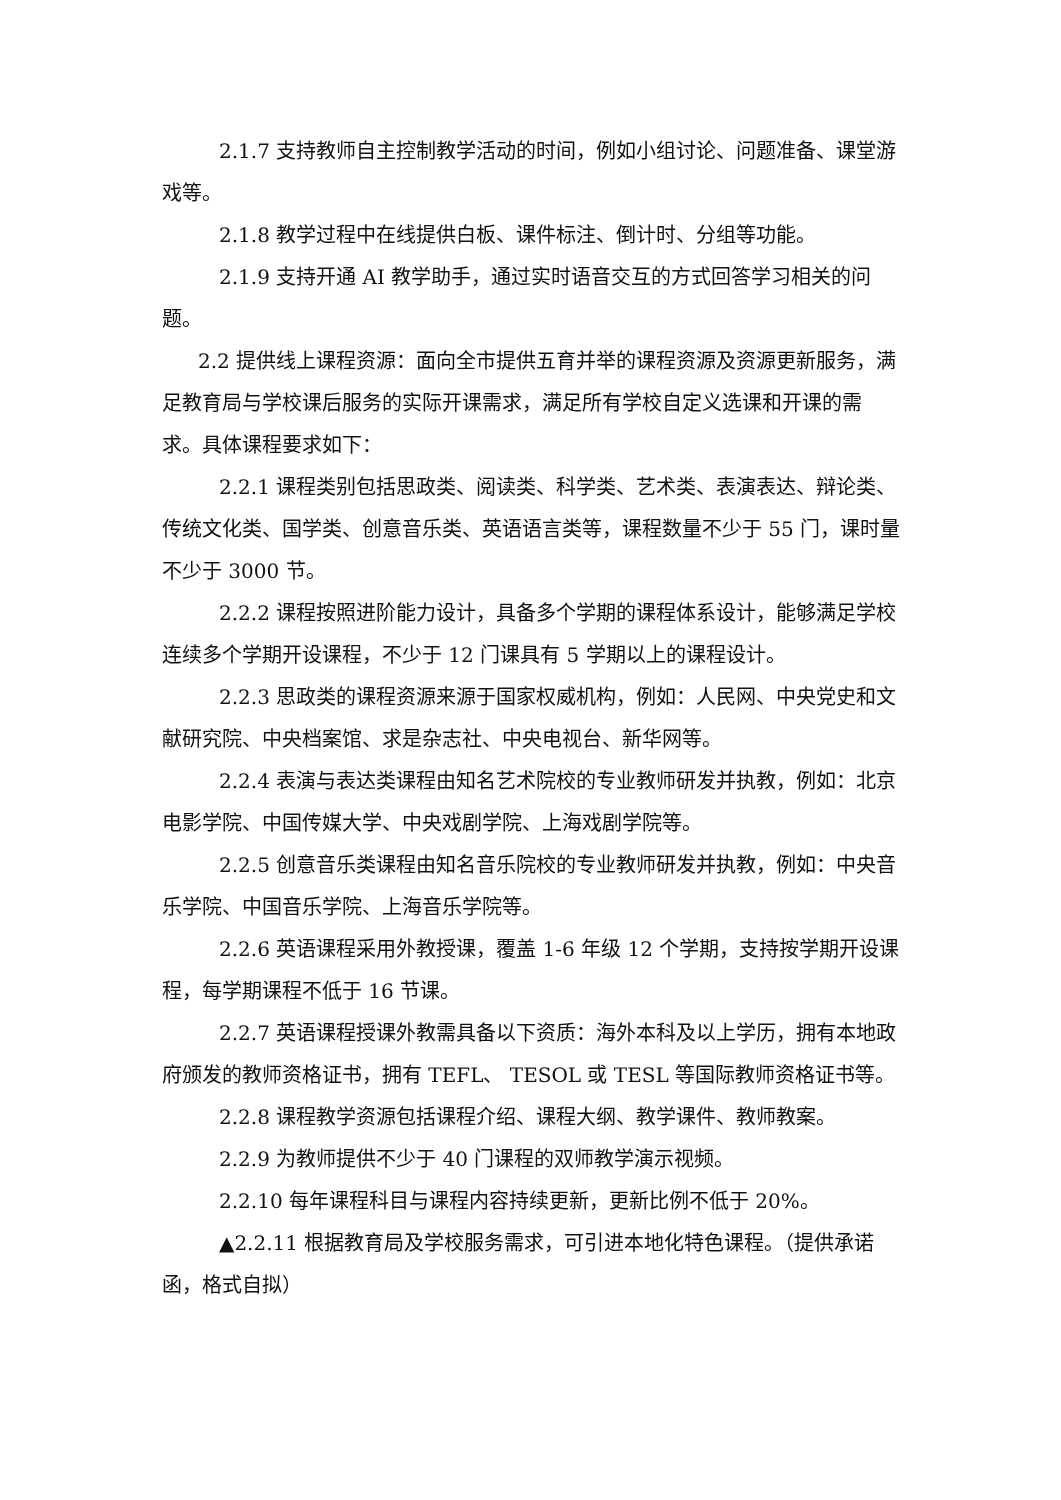2.1.7 支持教师自主控制教学活动的时间，例如小组讨论、问题准备、课堂游戏等。
2.1.8 教学过程中在线提供白板、课件标注、倒计时、分组等功能。
2.1.9 支持开通 AI 教学助手，通过实时语音交互的方式回答学习相关的问题。
2.2 提供线上课程资源：面向全市提供五育并举的课程资源及资源更新服务，满足教育局与学校课后服务的实际开课需求，满足所有学校自定义选课和开课的需求。具体课程要求如下：
2.2.1 课程类别包括思政类、阅读类、科学类、艺术类、表演表达、辩论类、传统文化类、国学类、创意音乐类、英语语言类等，课程数量不少于 55 门，课时量不少于 3000 节。
2.2.2 课程按照进阶能力设计，具备多个学期的课程体系设计，能够满足学校连续多个学期开设课程，不少于 12 门课具有 5 学期以上的课程设计。
2.2.3 思政类的课程资源来源于国家权威机构，例如：人民网、中央党史和文献研究院、中央档案馆、求是杂志社、中央电视台、新华网等。
2.2.4 表演与表达类课程由知名艺术院校的专业教师研发并执教，例如：北京电影学院、中国传媒大学、中央戏剧学院、上海戏剧学院等。
2.2.5 创意音乐类课程由知名音乐院校的专业教师研发并执教，例如：中央音乐学院、中国音乐学院、上海音乐学院等。
2.2.6 英语课程采用外教授课，覆盖 1-6 年级 12 个学期，支持按学期开设课程，每学期课程不低于 16 节课。
2.2.7 英语课程授课外教需具备以下资质：海外本科及以上学历，拥有本地政府颁发的教师资格证书，拥有 TEFL、 TESOL 或 TESL 等国际教师资格证书等。
2.2.8 课程教学资源包括课程介绍、课程大纲、教学课件、教师教案。
2.2.9 为教师提供不少于 40 门课程的双师教学演示视频。
2.2.10 每年课程科目与课程内容持续更新，更新比例不低于 20%。
▲2.2.11 根据教育局及学校服务需求，可引进本地化特色课程。（提供承诺函，格式自拟）